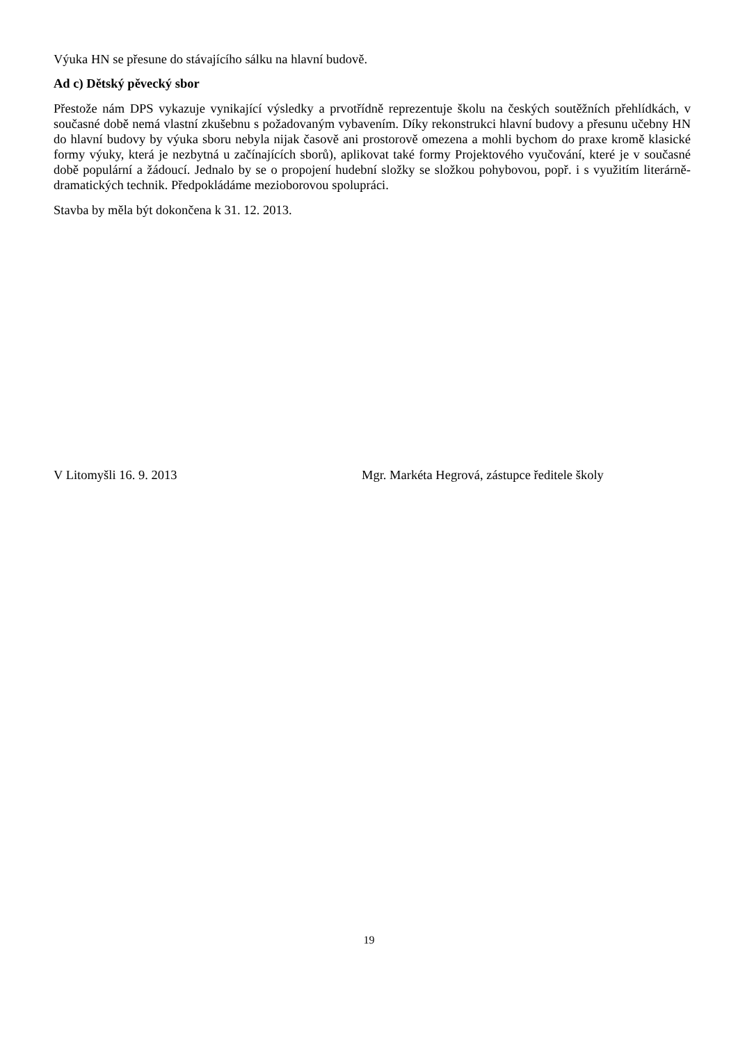Výuka HN se přesune do stávajícího sálku na hlavní budově.
Ad c) Dětský pěvecký sbor
Přestože nám DPS vykazuje vynikající výsledky a prvotřídně reprezentuje školu na českých soutěžních přehlídkách, v současné době nemá vlastní zkušebnu s požadovaným vybavením. Díky rekonstrukci hlavní budovy a přesunu učebny HN do hlavní budovy by výuka sboru nebyla nijak časově ani prostorově omezena a mohli bychom do praxe kromě klasické formy výuky, která je nezbytná u začínajících sborů), aplikovat také formy Projektového vyučování, které je v současné době populární a žádoucí. Jednalo by se o propojení hudební složky se složkou pohybovou, popř. i s využitím literárně-dramatických technik. Předpokládáme mezioborovou spolupráci.
Stavba by měla být dokončena k 31. 12. 2013.
V Litomyšli 16. 9. 2013 Mgr. Markéta Hegrová, zástupce ředitele školy
19